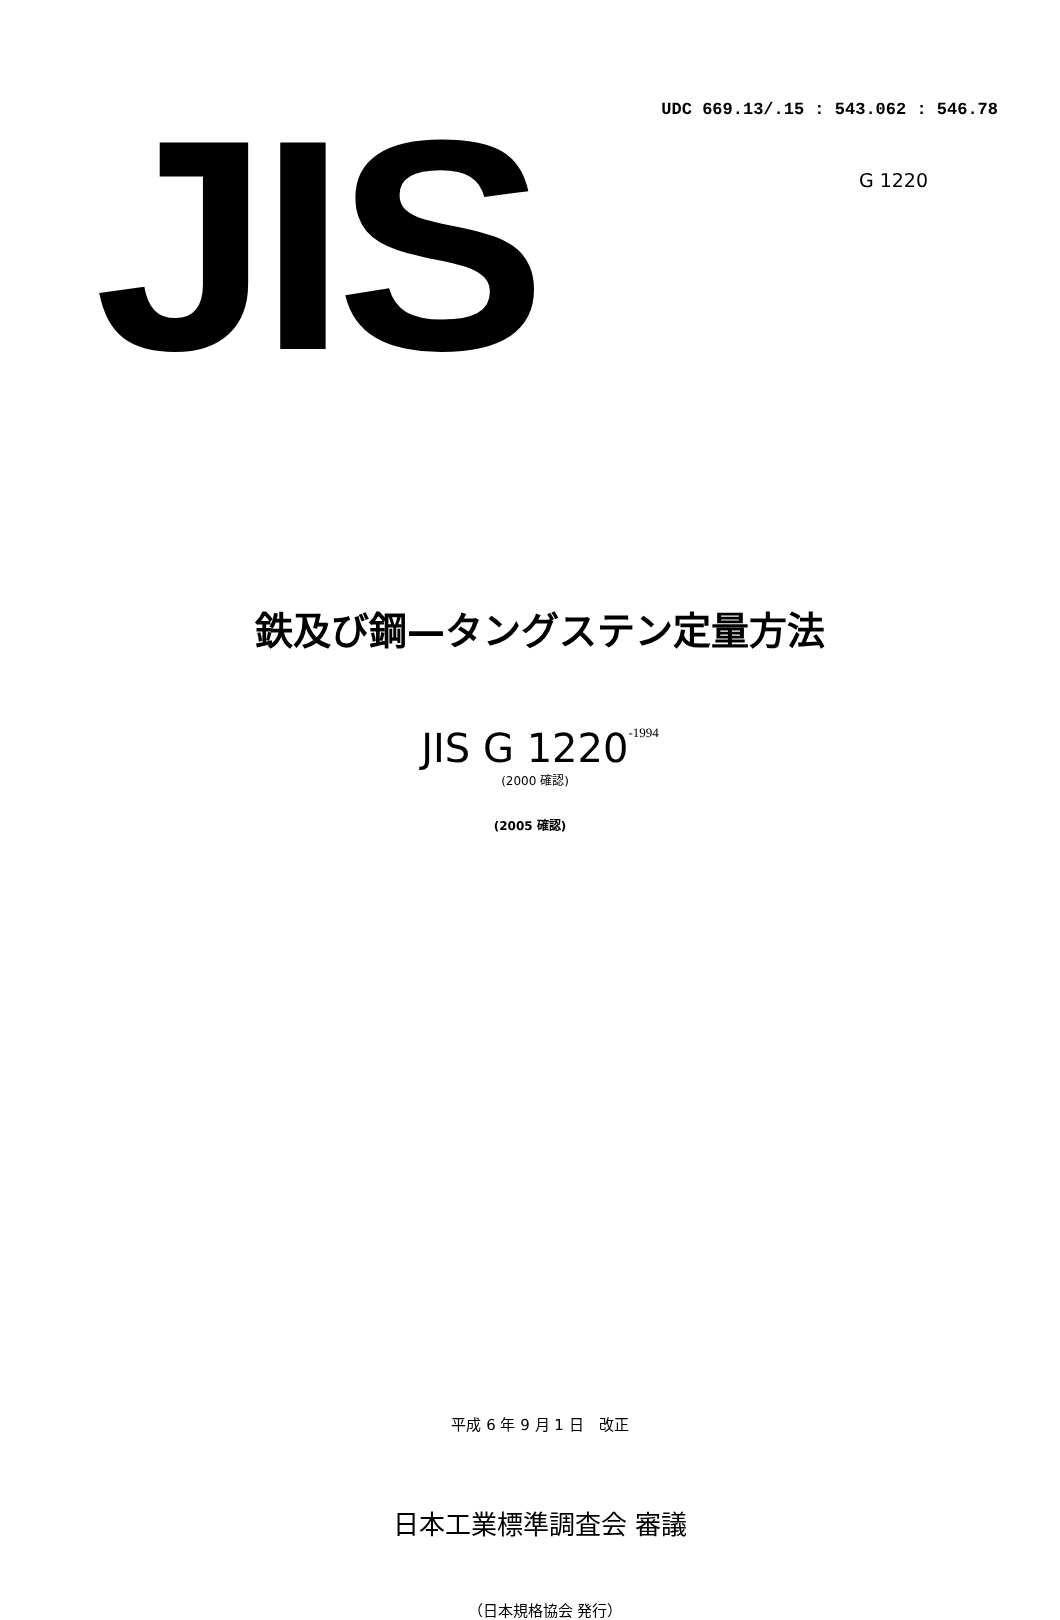JIS
UDC 669.13/.15 : 543.062 : 546.78
G 1220
鉄及び鋼—タングステン定量方法
JIS G 1220<sub>-1994</sub>
(2000 確認)
(2005 確認)
平成 6 年 9 月 1 日　改正
日本工業標準調査会 審議
（日本規格協会 発行）